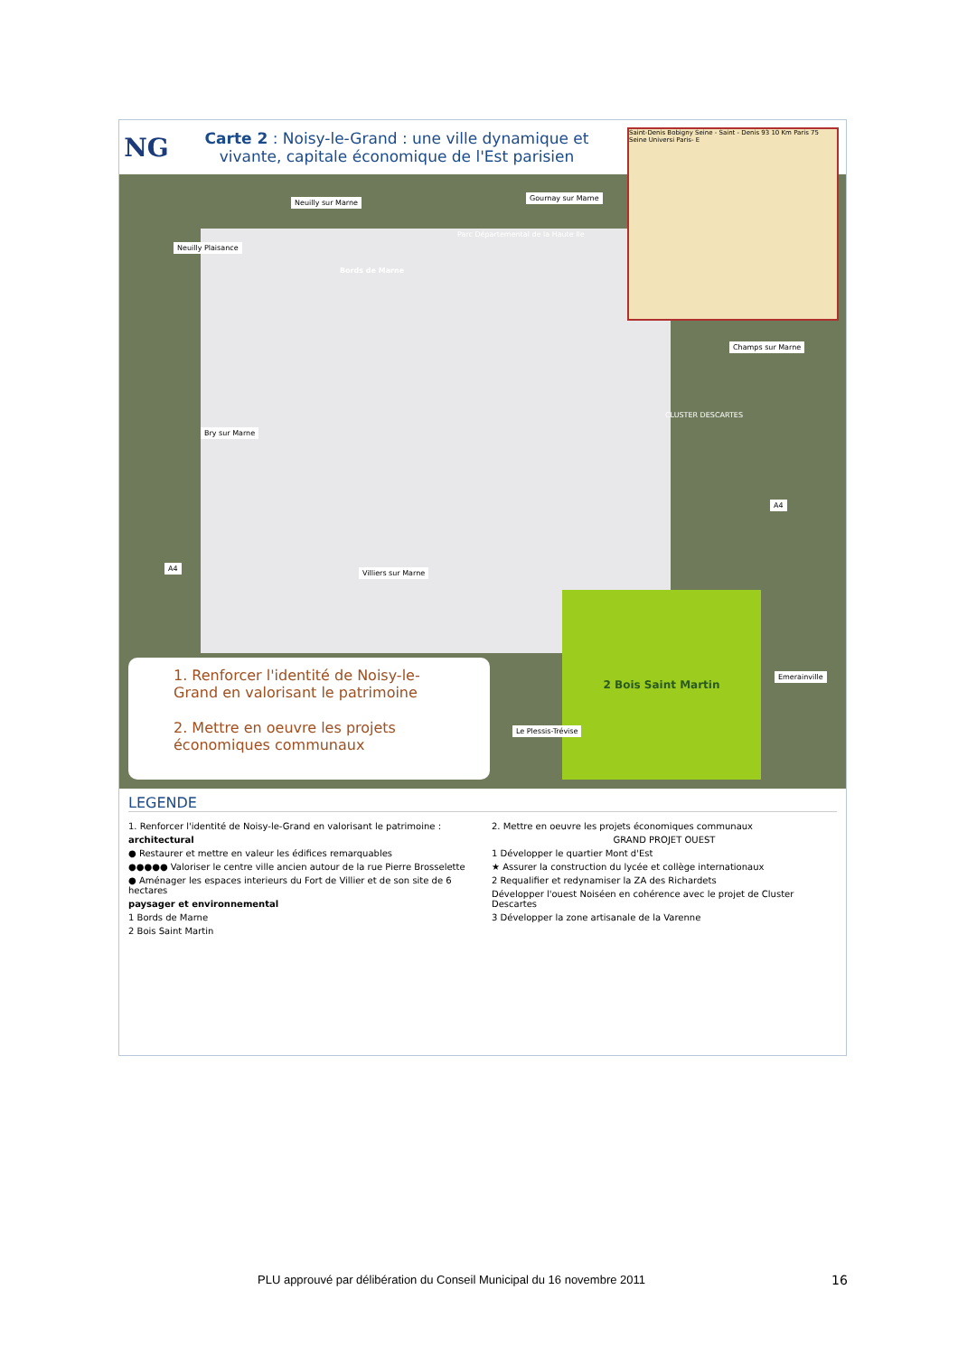NG
Carte 2 : Noisy-le-Grand : une ville dynamique et vivante, capitale économique de l'Est parisien
2 Bois Saint Martin
Saint-Denis Bobigny Seine - Saint - Denis 93 10 Km Paris 75 Seine Universi Paris- E
Neuilly sur Marne
Gournay sur Marne
Neuilly Plaisance
Parc Départemental de la Haute Ile
Bords de Marne
Champs sur Marne
CLUSTER DESCARTES
Bry sur Marne
A4
A4
Villiers sur Marne
Emerainville
Le Plessis-Trévise
1. Renforcer l'identité de Noisy-le-Grand en valorisant le patrimoine
2. Mettre en oeuvre les projets économiques communaux
LEGENDE
1. Renforcer l'identité de Noisy-le-Grand en valorisant le patrimoine :
architectural
● Restaurer et mettre en valeur les édifices remarquables
●●●●● Valoriser le centre ville ancien autour de la rue Pierre Brosselette
● Aménager les espaces interieurs du Fort de Villier et de son site de 6 hectares
paysager et environnemental
1 Bords de Marne
2 Bois Saint Martin
2. Mettre en oeuvre les projets économiques communaux
GRAND PROJET OUEST
1 Développer le quartier Mont d'Est
★ Assurer la construction du lycée et collège internationaux
2 Requalifier et redynamiser la ZA des Richardets
Développer l'ouest Noiséen en cohérence avec le projet de Cluster Descartes
3 Développer la zone artisanale de la Varenne
PLU approuvé par délibération du Conseil Municipal du 16 novembre 2011
16